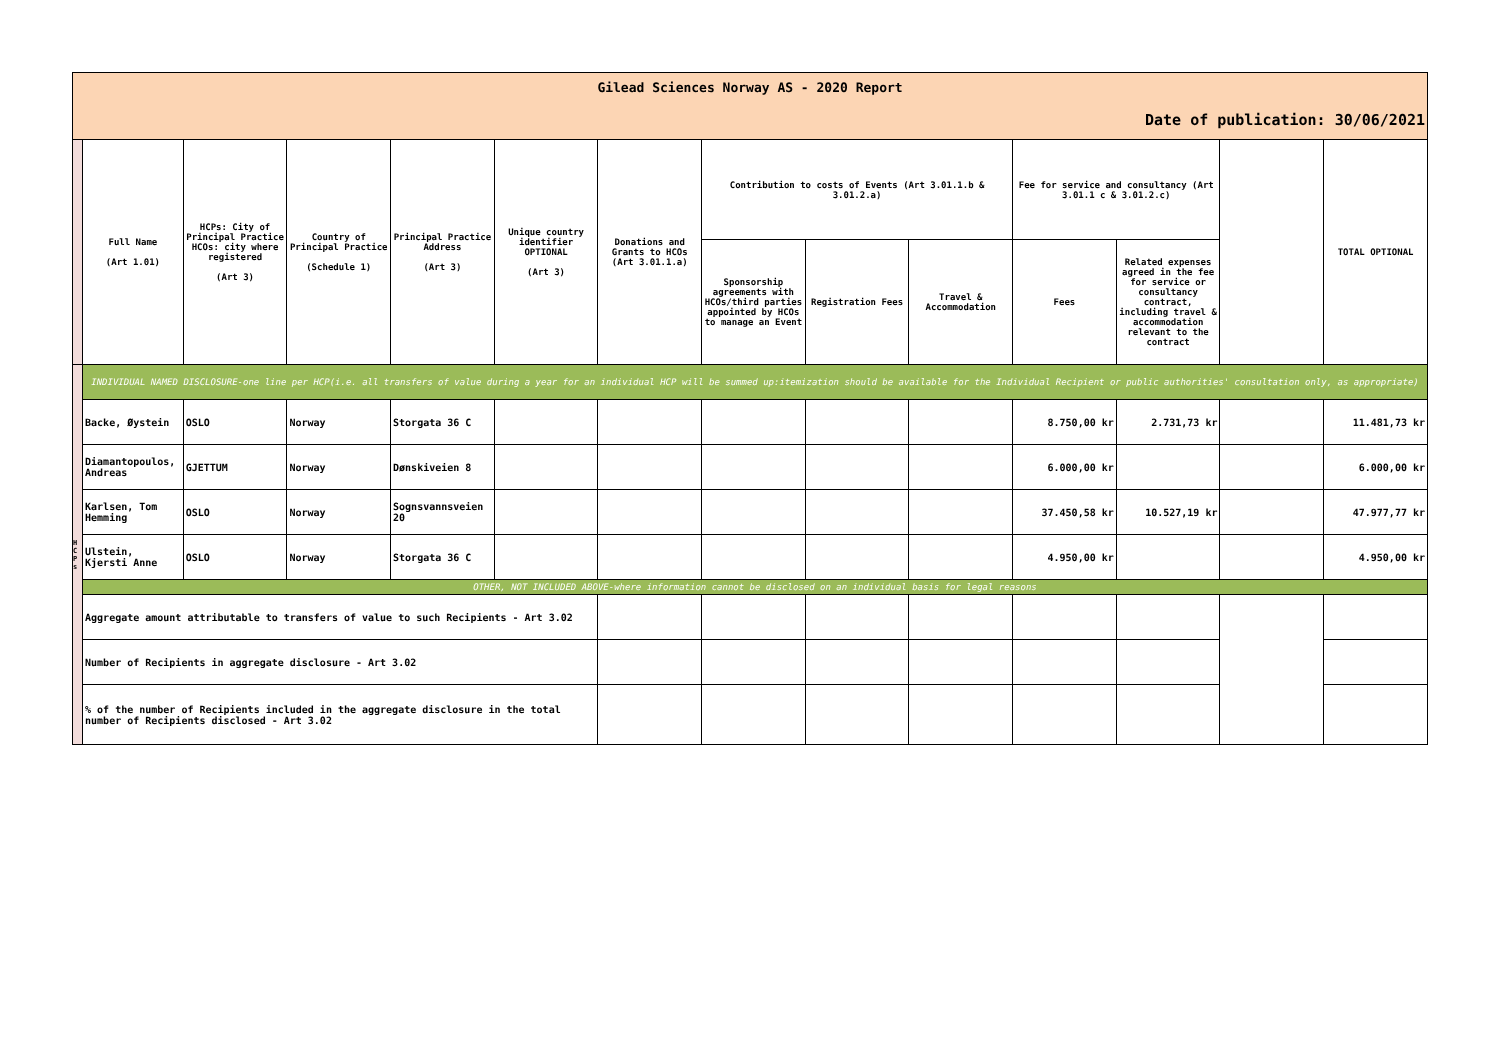| Gilead Sciences Norway AS - 2020 Report | | | | | | | | | | | | | |
| Date of publication: 30/06/2021 | | | | | | | | | | | | | |
| | Full Name (Art 1.01) | HCPs: City of Principal Practice HCOs: city where registered (Art 3) | Country of Principal Practice (Schedule 1) | Principal Practice Address (Art 3) | Unique country identifier OPTIONAL (Art 3) | Donations and Grants to HCOs (Art 3.01.1.a) | Contribution to costs of Events (Art 3.01.1.b & 3.01.2.a) | | | Fee for service and consultancy (Art 3.01.1 c & 3.01.2.c) | | | TOTAL OPTIONAL |
| | | | | | | | Sponsorship agreements with HCOs/third parties appointed by HCOs to manage an Event | Registration Fees | Travel & Accommodation | Fees | Related expenses agreed in the fee for service or consultancy contract, including travel & accommodation relevant to the contract | | |
| H C P s | INDIVIDUAL NAMED DISCLOSURE-one line per HCP(i.e. all transfers of value during a year for an individual HCP will be summed up:itemization should be available for the Individual Recipient or public authorities' consultation only, as appropriate) | | | | | | | | | | | | |
| | Backe, Øystein | OSLO | Norway | Storgata 36 C | | | | | | 8.750,00 kr | 2.731,73 kr | | 11.481,73 kr |
| | Diamantopoulos, Andreas | GJETTUM | Norway | Dønskiveien 8 | | | | | | 6.000,00 kr | | | 6.000,00 kr |
| | Karlsen, Tom Hemming | OSLO | Norway | Sognsvannsveien 20 | | | | | | 37.450,58 kr | 10.527,19 kr | | 47.977,77 kr |
| | Ulstein, Kjersti Anne | OSLO | Norway | Storgata 36 C | | | | | | 4.950,00 kr | | | 4.950,00 kr |
| | OTHER, NOT INCLUDED ABOVE-where information cannot be disclosed on an individual basis for legal reasons | | | | | | | | | | | | |
| | Aggregate amount attributable to transfers of value to such Recipients - Art 3.02 | | | | | | | | | | | | |
| | Number of Recipients in aggregate disclosure - Art 3.02 | | | | | | | | | | | | |
| | % of the number of Recipients included in the aggregate disclosure in the total number of Recipients disclosed - Art 3.02 | | | | | | | | | | | | |